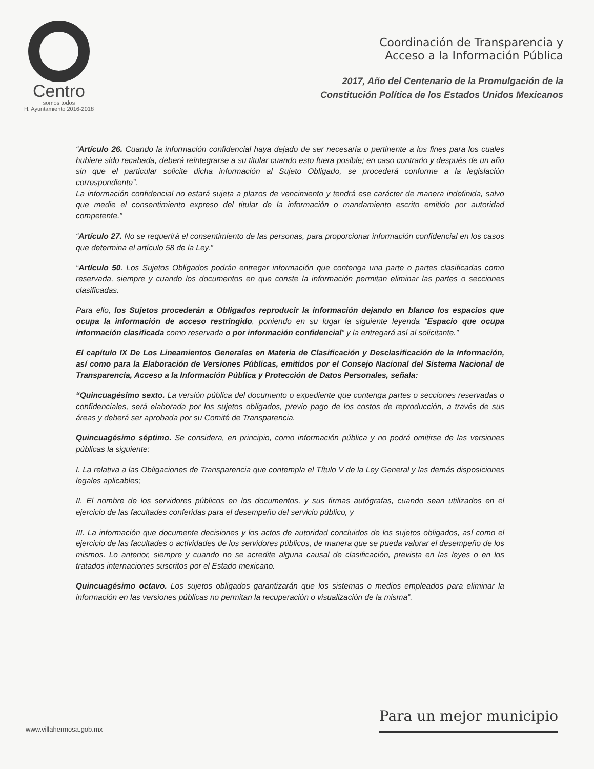Centro
somos todos
H. Ayuntamiento 2016-2018
Coordinación de Transparencia y
Acceso a la Información Pública
2017, Año del Centenario de la Promulgación de la
Constitución Política de los Estados Unidos Mexicanos
“Artículo 26. Cuando la información confidencial haya dejado de ser necesaria o pertinente a los fines para los cuales hubiere sido recabada, deberá reintegrarse a su titular cuando esto fuera posible; en caso contrario y después de un año sin que el particular solicite dicha información al Sujeto Obligado, se procederá conforme a la legislación correspondiente”.
La información confidencial no estará sujeta a plazos de vencimiento y tendrá ese carácter de manera indefinida, salvo que medie el consentimiento expreso del titular de la información o mandamiento escrito emitido por autoridad competente.”
“Artículo 27. No se requerirá el consentimiento de las personas, para proporcionar información confidencial en los casos que determina el artículo 58 de la Ley.”
“Artículo 50. Los Sujetos Obligados podrán entregar información que contenga una parte o partes clasificadas como reservada, siempre y cuando los documentos en que conste la información permitan eliminar las partes o secciones clasificadas.
Para ello, los Sujetos procederán a Obligados reproducir la información dejando en blanco los espacios que ocupa la información de acceso restringido, poniendo en su lugar la siguiente leyenda “Espacio que ocupa información clasificada como reservada o por información confidencial” y la entregará así al solicitante.”
El capítulo IX De Los Lineamientos Generales en Materia de Clasificación y Desclasificación de la Información, así como para la Elaboración de Versiones Públicas, emitidos por el Consejo Nacional del Sistema Nacional de Transparencia, Acceso a la Información Pública y Protección de Datos Personales, señala:
“Quincuagésimo sexto. La versión pública del documento o expediente que contenga partes o secciones reservadas o confidenciales, será elaborada por los sujetos obligados, previo pago de los costos de reproducción, a través de sus áreas y deberá ser aprobada por su Comité de Transparencia.
Quincuagésimo séptimo. Se considera, en principio, como información pública y no podrá omitirse de las versiones públicas la siguiente:
I. La relativa a las Obligaciones de Transparencia que contempla el Título V de la Ley General y las demás disposiciones legales aplicables;
II. El nombre de los servidores públicos en los documentos, y sus firmas autógrafas, cuando sean utilizados en el ejercicio de las facultades conferidas para el desempeño del servicio público, y
III. La información que documente decisiones y los actos de autoridad concluidos de los sujetos obligados, así como el ejercicio de las facultades o actividades de los servidores públicos, de manera que se pueda valorar el desempeño de los mismos. Lo anterior, siempre y cuando no se acredite alguna causal de clasificación, prevista en las leyes o en los tratados internaciones suscritos por el Estado mexicano.
Quincuagésimo octavo. Los sujetos obligados garantizarán que los sistemas o medios empleados para eliminar la información en las versiones públicas no permitan la recuperación o visualización de la misma”.
www.villahermosa.gob.mx
Para un mejor municipio